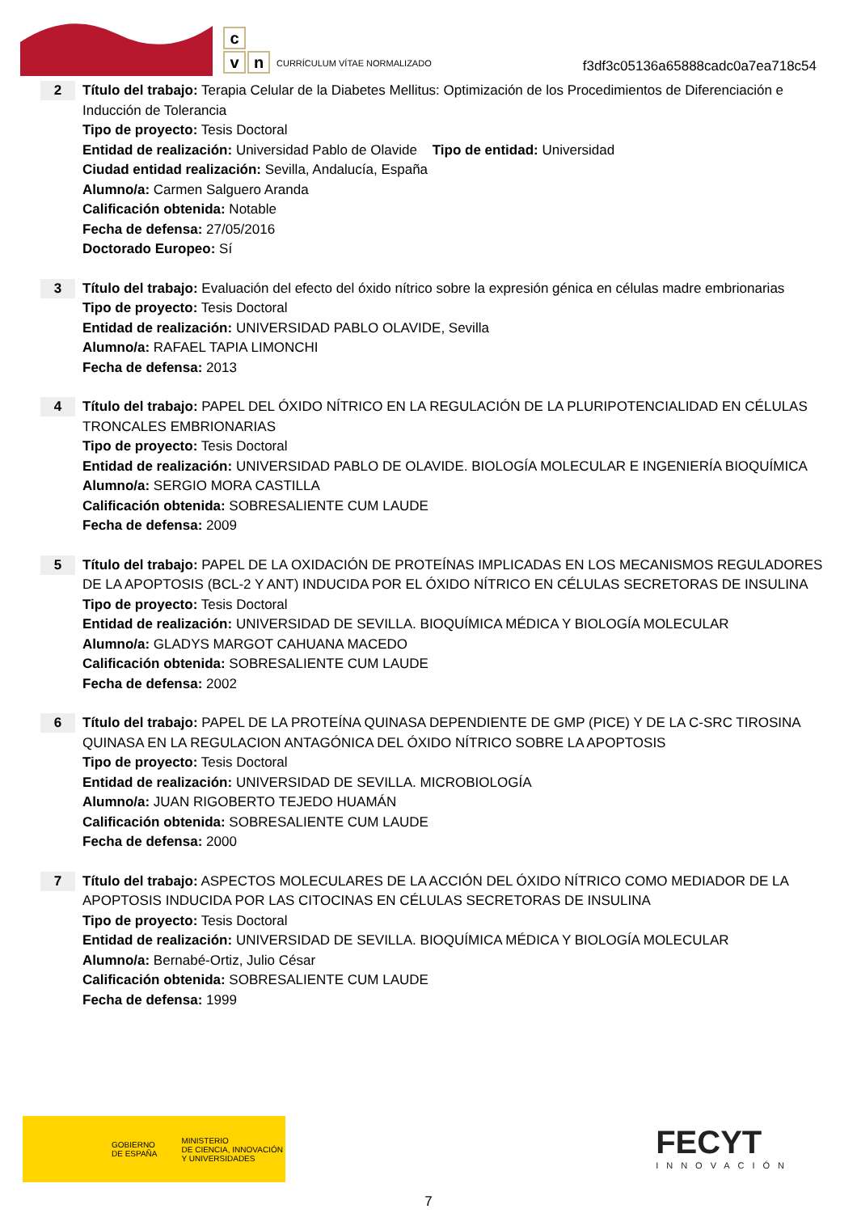c
v n
CURRÍCULUM VÍTAE NORMALIZADO
f3df3c05136a65888cadc0a7ea718c54
2
Título del trabajo: Terapia Celular de la Diabetes Mellitus: Optimización de los Procedimientos de Diferenciación e Inducción de Tolerancia
Tipo de proyecto: Tesis Doctoral
Entidad de realización: Universidad Pablo de Olavide Tipo de entidad: Universidad
Ciudad entidad realización: Sevilla, Andalucía, España
Alumno/a: Carmen Salguero Aranda
Calificación obtenida: Notable
Fecha de defensa: 27/05/2016
Doctorado Europeo: Sí
3
Título del trabajo: Evaluación del efecto del óxido nítrico sobre la expresión génica en células madre embrionarias
Tipo de proyecto: Tesis Doctoral
Entidad de realización: UNIVERSIDAD PABLO OLAVIDE, Sevilla
Alumno/a: RAFAEL TAPIA LIMONCHI
Fecha de defensa: 2013
4
Título del trabajo: PAPEL DEL ÓXIDO NÍTRICO EN LA REGULACIÓN DE LA PLURIPOTENCIALIDAD EN CÉLULAS TRONCALES EMBRIONARIAS
Tipo de proyecto: Tesis Doctoral
Entidad de realización: UNIVERSIDAD PABLO DE OLAVIDE. BIOLOGÍA MOLECULAR E INGENIERÍA BIOQUÍMICA
Alumno/a: SERGIO MORA CASTILLA
Calificación obtenida: SOBRESALIENTE CUM LAUDE
Fecha de defensa: 2009
5
Título del trabajo: PAPEL DE LA OXIDACIÓN DE PROTEÍNAS IMPLICADAS EN LOS MECANISMOS REGULADORES DE LA APOPTOSIS (BCL-2 Y ANT) INDUCIDA POR EL ÓXIDO NÍTRICO EN CÉLULAS SECRETORAS DE INSULINA
Tipo de proyecto: Tesis Doctoral
Entidad de realización: UNIVERSIDAD DE SEVILLA. BIOQUÍMICA MÉDICA Y BIOLOGÍA MOLECULAR
Alumno/a: GLADYS MARGOT CAHUANA MACEDO
Calificación obtenida: SOBRESALIENTE CUM LAUDE
Fecha de defensa: 2002
6
Título del trabajo: PAPEL DE LA PROTEÍNA QUINASA DEPENDIENTE DE GMP (PICE) Y DE LA C-SRC TIROSINA QUINASA EN LA REGULACION ANTAGÓNICA DEL ÓXIDO NÍTRICO SOBRE LA APOPTOSIS
Tipo de proyecto: Tesis Doctoral
Entidad de realización: UNIVERSIDAD DE SEVILLA. MICROBIOLOGÍA
Alumno/a: JUAN RIGOBERTO TEJEDO HUAMÁN
Calificación obtenida: SOBRESALIENTE CUM LAUDE
Fecha de defensa: 2000
7
Título del trabajo: ASPECTOS MOLECULARES DE LA ACCIÓN DEL ÓXIDO NÍTRICO COMO MEDIADOR DE LA APOPTOSIS INDUCIDA POR LAS CITOCINAS EN CÉLULAS SECRETORAS DE INSULINA
Tipo de proyecto: Tesis Doctoral
Entidad de realización: UNIVERSIDAD DE SEVILLA. BIOQUÍMICA MÉDICA Y BIOLOGÍA MOLECULAR
Alumno/a: Bernabé-Ortiz, Julio César
Calificación obtenida: SOBRESALIENTE CUM LAUDE
Fecha de defensa: 1999
GOBIERNO
DE ESPAÑA MINISTERIO
DE CIENCIA, INNOVACIÓN
Y UNIVERSIDADES
FECYT
INNOVACIÓN
7